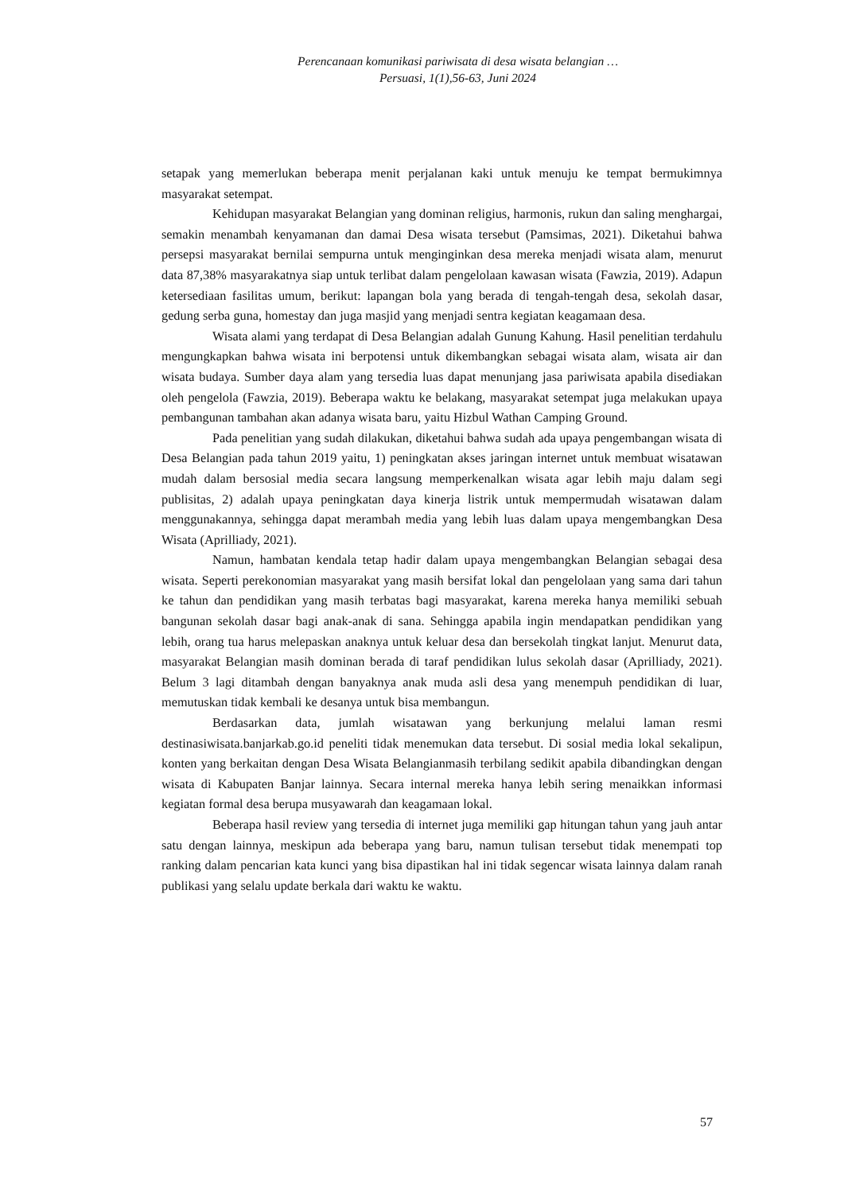Perencanaan komunikasi pariwisata di desa wisata belangian …
Persuasi, 1(1),56-63, Juni 2024
setapak yang memerlukan beberapa menit perjalanan kaki untuk menuju ke tempat bermukimnya masyarakat setempat.
Kehidupan masyarakat Belangian yang dominan religius, harmonis, rukun dan saling menghargai, semakin menambah kenyamanan dan damai Desa wisata tersebut (Pamsimas, 2021). Diketahui bahwa persepsi masyarakat bernilai sempurna untuk menginginkan desa mereka menjadi wisata alam, menurut data 87,38% masyarakatnya siap untuk terlibat dalam pengelolaan kawasan wisata (Fawzia, 2019). Adapun ketersediaan fasilitas umum, berikut: lapangan bola yang berada di tengah-tengah desa, sekolah dasar, gedung serba guna, homestay dan juga masjid yang menjadi sentra kegiatan keagamaan desa.
Wisata alami yang terdapat di Desa Belangian adalah Gunung Kahung. Hasil penelitian terdahulu mengungkapkan bahwa wisata ini berpotensi untuk dikembangkan sebagai wisata alam, wisata air dan wisata budaya. Sumber daya alam yang tersedia luas dapat menunjang jasa pariwisata apabila disediakan oleh pengelola (Fawzia, 2019). Beberapa waktu ke belakang, masyarakat setempat juga melakukan upaya pembangunan tambahan akan adanya wisata baru, yaitu Hizbul Wathan Camping Ground.
Pada penelitian yang sudah dilakukan, diketahui bahwa sudah ada upaya pengembangan wisata di Desa Belangian pada tahun 2019 yaitu, 1) peningkatan akses jaringan internet untuk membuat wisatawan mudah dalam bersosial media secara langsung memperkenalkan wisata agar lebih maju dalam segi publisitas, 2) adalah upaya peningkatan daya kinerja listrik untuk mempermudah wisatawan dalam menggunakannya, sehingga dapat merambah media yang lebih luas dalam upaya mengembangkan Desa Wisata (Aprilliady, 2021).
Namun, hambatan kendala tetap hadir dalam upaya mengembangkan Belangian sebagai desa wisata. Seperti perekonomian masyarakat yang masih bersifat lokal dan pengelolaan yang sama dari tahun ke tahun dan pendidikan yang masih terbatas bagi masyarakat, karena mereka hanya memiliki sebuah bangunan sekolah dasar bagi anak-anak di sana. Sehingga apabila ingin mendapatkan pendidikan yang lebih, orang tua harus melepaskan anaknya untuk keluar desa dan bersekolah tingkat lanjut. Menurut data, masyarakat Belangian masih dominan berada di taraf pendidikan lulus sekolah dasar (Aprilliady, 2021). Belum 3 lagi ditambah dengan banyaknya anak muda asli desa yang menempuh pendidikan di luar, memutuskan tidak kembali ke desanya untuk bisa membangun.
Berdasarkan data, jumlah wisatawan yang berkunjung melalui laman resmi destinasiwisata.banjarkab.go.id peneliti tidak menemukan data tersebut. Di sosial media lokal sekalipun, konten yang berkaitan dengan Desa Wisata Belangianmasih terbilang sedikit apabila dibandingkan dengan wisata di Kabupaten Banjar lainnya. Secara internal mereka hanya lebih sering menaikkan informasi kegiatan formal desa berupa musyawarah dan keagamaan lokal.
Beberapa hasil review yang tersedia di internet juga memiliki gap hitungan tahun yang jauh antar satu dengan lainnya, meskipun ada beberapa yang baru, namun tulisan tersebut tidak menempati top ranking dalam pencarian kata kunci yang bisa dipastikan hal ini tidak segencar wisata lainnya dalam ranah publikasi yang selalu update berkala dari waktu ke waktu.
57